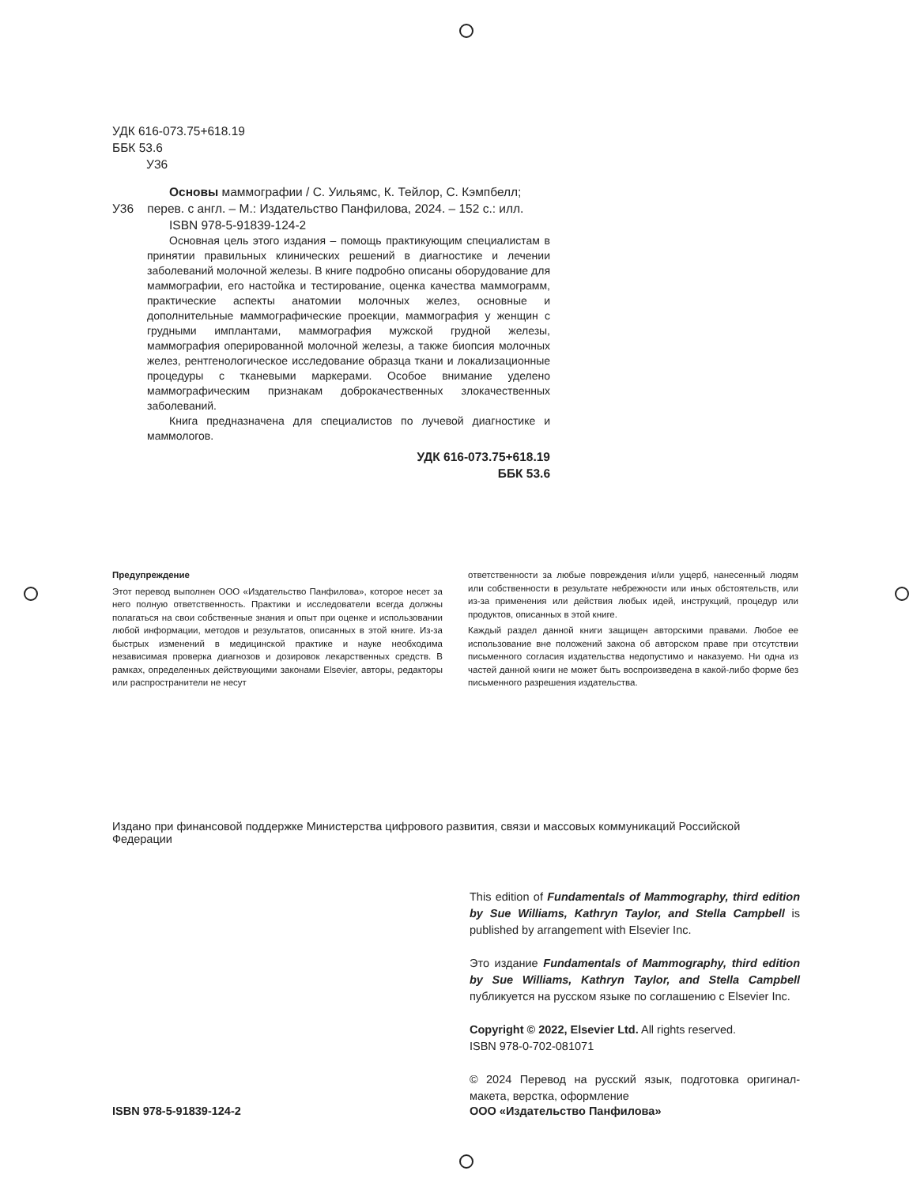УДК 616-073.75+618.19
ББК 53.6
У36
Основы маммографии / С. Уильямс, К. Тейлор, С. Кэмпбелл;
У36 перев. с англ. – М.: Издательство Панфилова, 2024. – 152 с.: илл.
ISBN 978-5-91839-124-2
Основная цель этого издания – помощь практикующим специалистам в принятии правильных клинических решений в диагностике и лечении заболеваний молочной железы. В книге подробно описаны оборудование для маммографии, его настойка и тестирование, оценка качества маммограмм, практические аспекты анатомии молочных желез, основные и дополнительные маммографические проекции, маммография у женщин с грудными имплантами, маммография мужской грудной железы, маммография оперированной молочной железы, а также биопсия молочных желез, рентгенологическое исследование образца ткани и локализационные процедуры с тканевыми маркерами. Особое внимание уделено маммографическим признакам доброкачественных злокачественных заболеваний.
Книга предназначена для специалистов по лучевой диагностике и маммологов.
УДК 616-073.75+618.19
ББК 53.6
Предупреждение
Этот перевод выполнен ООО «Издательство Панфилова», которое несет за него полную ответственность. Практики и исследователи всегда должны полагаться на свои собственные знания и опыт при оценке и использовании любой информации, методов и результатов, описанных в этой книге. Из-за быстрых изменений в медицинской практике и науке необходима независимая проверка диагнозов и дозировок лекарственных средств. В рамках, определенных действующими законами Elsevier, авторы, редакторы или распространители не несут
ответственности за любые повреждения и/или ущерб, нанесенный людям или собственности в результате небрежности или иных обстоятельств, или из-за применения или действия любых идей, инструкций, процедур или продуктов, описанных в этой книге.
Каждый раздел данной книги защищен авторскими правами. Любое ее использование вне положений закона об авторском праве при отсутствии письменного согласия издательства недопустимо и наказуемо. Ни одна из частей данной книги не может быть воспроизведена в какой-либо форме без письменного разрешения издательства.
Издано при финансовой поддержке Министерства цифрового развития, связи и массовых коммуникаций Российской Федерации
This edition of Fundamentals of Mammography, third edition by Sue Williams, Kathryn Taylor, and Stella Campbell is published by arrangement with Elsevier Inc.
Это издание Fundamentals of Mammography, third edition by Sue Williams, Kathryn Taylor, and Stella Campbell публикуется на русском языке по соглашению с Elsevier Inc.
Copyright © 2022, Elsevier Ltd. All rights reserved.
ISBN 978-0-702-081071
© 2024 Перевод на русский язык, подготовка оригинал-макета, верстка, оформление
ISBN 978-5-91839-124-2 ООО «Издательство Панфилова»